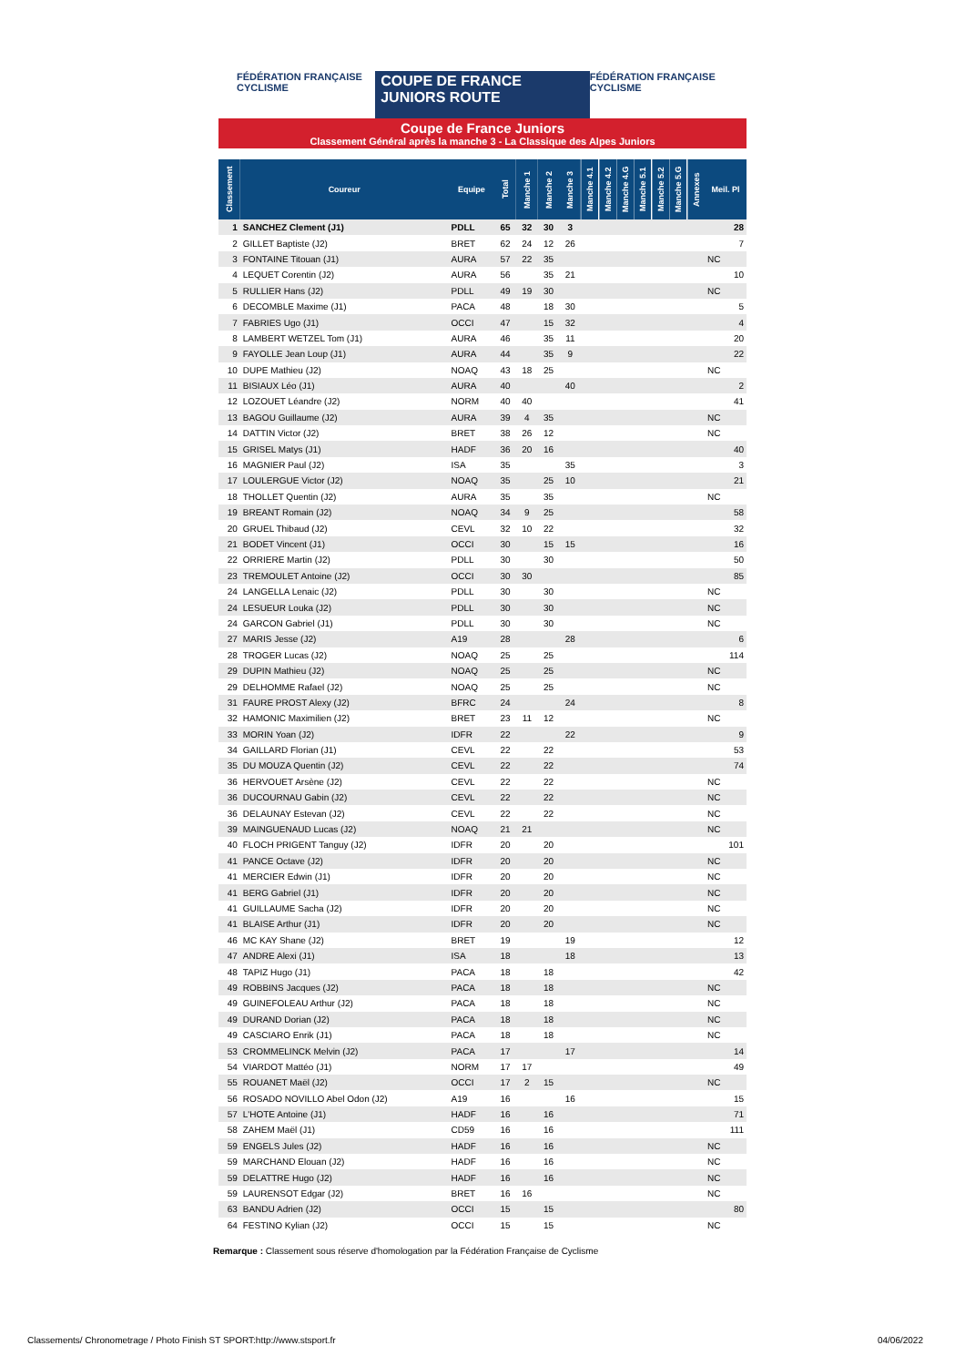FÉDÉRATION FRANÇAISE CYCLISME COUPE DE FRANCE JUNIORS ROUTE FÉDÉRATION FRANÇAISE CYCLISME
Coupe de France Juniors
Classement Général après la manche 3 - La Classique des Alpes Juniors
| Classement | Coureur | Equipe | Total | Manche 1 | Manche 2 | Manche 3 | Manche 4.1 | Manche 4.2 | Manche 4.G | Manche 5.1 | Manche 5.2 | Manche 5.G | Annexes | Meil. Pl |
| --- | --- | --- | --- | --- | --- | --- | --- | --- | --- | --- | --- | --- | --- | --- |
| 1 | SANCHEZ Clement (J1) | PDLL | 65 | 32 | 30 | 3 | | | | | | | | 28 |
| 2 | GILLET Baptiste (J2) | BRET | 62 | 24 | 12 | 26 | | | | | | | | 7 |
| 3 | FONTAINE Titouan (J1) | AURA | 57 | 22 | 35 | | | | | | | | | NC |
| 4 | LEQUET Corentin (J2) | AURA | 56 | | 35 | 21 | | | | | | | | 10 |
| 5 | RULLIER Hans (J2) | PDLL | 49 | 19 | 30 | | | | | | | | | NC |
| 6 | DECOMBLE Maxime (J1) | PACA | 48 | | 18 | 30 | | | | | | | | 5 |
| 7 | FABRIES Ugo (J1) | OCCI | 47 | | 15 | 32 | | | | | | | | 4 |
| 8 | LAMBERT WETZEL Tom (J1) | AURA | 46 | | 35 | 11 | | | | | | | | 20 |
| 9 | FAYOLLE Jean Loup (J1) | AURA | 44 | | 35 | 9 | | | | | | | | 22 |
| 10 | DUPE Mathieu (J2) | NOAQ | 43 | 18 | 25 | | | | | | | | | NC |
| 11 | BISIAUX Léo (J1) | AURA | 40 | | | 40 | | | | | | | | 2 |
| 12 | LOZOUET Léandre (J2) | NORM | 40 | 40 | | | | | | | | | | 41 |
| 13 | BAGOU Guillaume (J2) | AURA | 39 | 4 | 35 | | | | | | | | | NC |
| 14 | DATTIN Victor (J2) | BRET | 38 | 26 | 12 | | | | | | | | | NC |
| 15 | GRISEL Matys (J1) | HADF | 36 | 20 | 16 | | | | | | | | | 40 |
| 16 | MAGNIER Paul (J2) | ISA | 35 | | | 35 | | | | | | | | 3 |
| 17 | LOULERGUE Victor (J2) | NOAQ | 35 | | 25 | 10 | | | | | | | | 21 |
| 18 | THOLLET Quentin (J2) | AURA | 35 | | 35 | | | | | | | | | NC |
| 19 | BREANT Romain (J2) | NOAQ | 34 | 9 | 25 | | | | | | | | | 58 |
| 20 | GRUEL Thibaud (J2) | CEVL | 32 | 10 | 22 | | | | | | | | | 32 |
| 21 | BODET Vincent (J1) | OCCI | 30 | | 15 | 15 | | | | | | | | 16 |
| 22 | ORRIERE Martin (J2) | PDLL | 30 | | 30 | | | | | | | | | 50 |
| 23 | TREMOULET Antoine (J2) | OCCI | 30 | 30 | | | | | | | | | | 85 |
| 24 | LANGELLA Lenaic (J2) | PDLL | 30 | | 30 | | | | | | | | | NC |
| 24 | LESUEUR Louka (J2) | PDLL | 30 | | 30 | | | | | | | | | NC |
| 24 | GARCON Gabriel (J1) | PDLL | 30 | | 30 | | | | | | | | | NC |
| 27 | MARIS Jesse (J2) | A19 | 28 | | | 28 | | | | | | | | 6 |
| 28 | TROGER Lucas (J2) | NOAQ | 25 | | 25 | | | | | | | | | 114 |
| 29 | DUPIN Mathieu (J2) | NOAQ | 25 | | 25 | | | | | | | | | NC |
| 29 | DELHOMME Rafael (J2) | NOAQ | 25 | | 25 | | | | | | | | | NC |
| 31 | FAURE PROST Alexy (J2) | BFRC | 24 | | | 24 | | | | | | | | 8 |
| 32 | HAMONIC Maximilien (J2) | BRET | 23 | 11 | 12 | | | | | | | | | NC |
| 33 | MORIN Yoan (J2) | IDFR | 22 | | | 22 | | | | | | | | 9 |
| 34 | GAILLARD Florian (J1) | CEVL | 22 | | 22 | | | | | | | | | 53 |
| 35 | DU MOUZA Quentin (J2) | CEVL | 22 | | 22 | | | | | | | | | 74 |
| 36 | HERVOUET Arsène (J2) | CEVL | 22 | | 22 | | | | | | | | | NC |
| 36 | DUCOURNAU Gabin (J2) | CEVL | 22 | | 22 | | | | | | | | | NC |
| 36 | DELAUNAY Estevan (J2) | CEVL | 22 | | 22 | | | | | | | | | NC |
| 39 | MAINGUENAUD Lucas (J2) | NOAQ | 21 | 21 | | | | | | | | | | NC |
| 40 | FLOCH PRIGENT Tanguy (J2) | IDFR | 20 | | 20 | | | | | | | | | 101 |
| 41 | PANCE Octave (J2) | IDFR | 20 | | 20 | | | | | | | | | NC |
| 41 | MERCIER Edwin (J1) | IDFR | 20 | | 20 | | | | | | | | | NC |
| 41 | BERG Gabriel (J1) | IDFR | 20 | | 20 | | | | | | | | | NC |
| 41 | GUILLAUME Sacha (J2) | IDFR | 20 | | 20 | | | | | | | | | NC |
| 41 | BLAISE Arthur (J1) | IDFR | 20 | | 20 | | | | | | | | | NC |
| 46 | MC KAY Shane (J2) | BRET | 19 | | | 19 | | | | | | | | 12 |
| 47 | ANDRE Alexi (J1) | ISA | 18 | | | 18 | | | | | | | | 13 |
| 48 | TAPIZ Hugo (J1) | PACA | 18 | | 18 | | | | | | | | | 42 |
| 49 | ROBBINS Jacques (J2) | PACA | 18 | | 18 | | | | | | | | | NC |
| 49 | GUINEFOLEAU Arthur (J2) | PACA | 18 | | 18 | | | | | | | | | NC |
| 49 | DURAND Dorian (J2) | PACA | 18 | | 18 | | | | | | | | | NC |
| 49 | CASCIARO Enrik (J1) | PACA | 18 | | 18 | | | | | | | | | NC |
| 53 | CROMMELINCK Melvin (J2) | PACA | 17 | | | 17 | | | | | | | | 14 |
| 54 | VIARDOT Mattéo (J1) | NORM | 17 | 17 | | | | | | | | | | 49 |
| 55 | ROUANET Maël (J2) | OCCI | 17 | 2 | 15 | | | | | | | | | NC |
| 56 | ROSADO NOVILLO Abel Odon (J2) | A19 | 16 | | | 16 | | | | | | | | 15 |
| 57 | L'HOTE Antoine (J1) | HADF | 16 | | 16 | | | | | | | | | 71 |
| 58 | ZAHEM Maël (J1) | CD59 | 16 | | 16 | | | | | | | | | 111 |
| 59 | ENGELS Jules (J2) | HADF | 16 | | 16 | | | | | | | | | NC |
| 59 | MARCHAND Elouan (J2) | HADF | 16 | | 16 | | | | | | | | | NC |
| 59 | DELATTRE Hugo (J2) | HADF | 16 | | 16 | | | | | | | | | NC |
| 59 | LAURENSOT Edgar (J2) | BRET | 16 | 16 | | | | | | | | | | NC |
| 63 | BANDU Adrien (J2) | OCCI | 15 | | 15 | | | | | | | | | 80 |
| 64 | FESTINO Kylian (J2) | OCCI | 15 | | 15 | | | | | | | | | NC |
Remarque : Classement sous réserve d'homologation par la Fédération Française de Cyclisme
Classements/ Chronometrage / Photo Finish ST SPORT:http://www.stsport.fr 04/06/2022